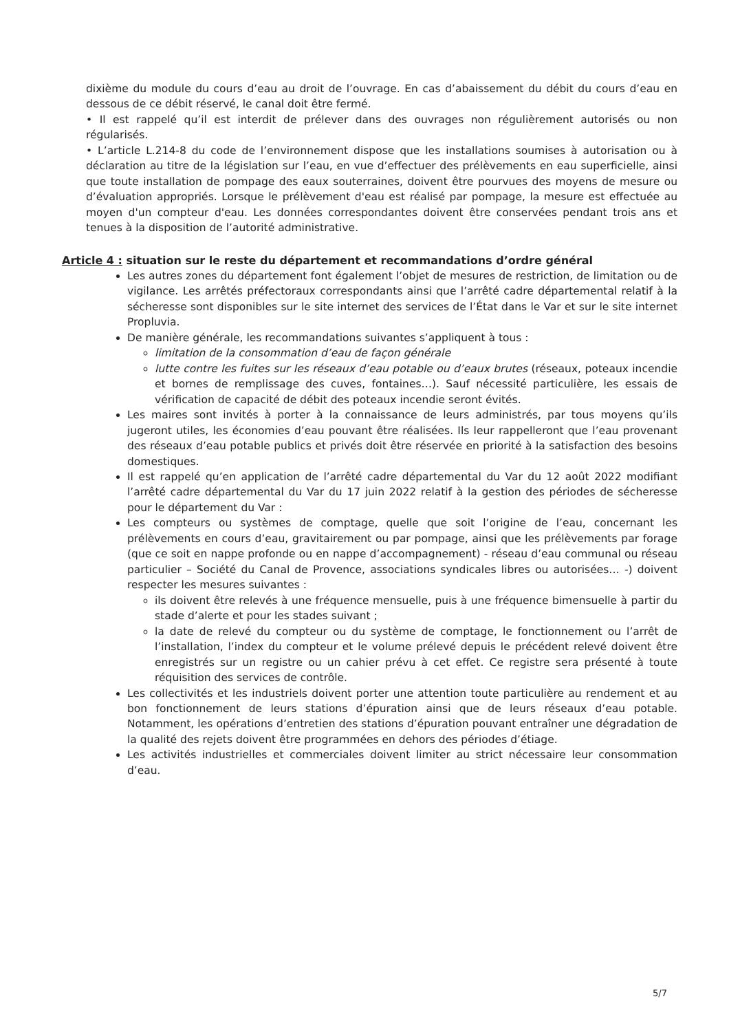dixième du module du cours d’eau au droit de l’ouvrage. En cas d’abaissement du débit du cours d’eau en dessous de ce débit réservé, le canal doit être fermé.
• Il est rappelé qu’il est interdit de prélever dans des ouvrages non régulièrement autorisés ou non régularisés.
• L’article L.214-8 du code de l’environnement dispose que les installations soumises à autorisation ou à déclaration au titre de la législation sur l’eau, en vue d’effectuer des prélèvements en eau superficielle, ainsi que toute installation de pompage des eaux souterraines, doivent être pourvues des moyens de mesure ou d’évaluation appropriés. Lorsque le prélèvement d'eau est réalisé par pompage, la mesure est effectuée au moyen d'un compteur d'eau. Les données correspondantes doivent être conservées pendant trois ans et tenues à la disposition de l’autorité administrative.
Article 4 : situation sur le reste du département et recommandations d’ordre général
Les autres zones du département font également l’objet de mesures de restriction, de limitation ou de vigilance. Les arrêtés préfectoraux correspondants ainsi que l’arrêté cadre départemental relatif à la sécheresse sont disponibles sur le site internet des services de l’État dans le Var et sur le site internet Propluvia.
De manière générale, les recommandations suivantes s’appliquent à tous :
limitation de la consommation d’eau de façon générale
lutte contre les fuites sur les réseaux d’eau potable ou d’eaux brutes (réseaux, poteaux incendie et bornes de remplissage des cuves, fontaines…). Sauf nécessité particulière, les essais de vérification de capacité de débit des poteaux incendie seront évités.
Les maires sont invités à porter à la connaissance de leurs administrés, par tous moyens qu’ils jugeront utiles, les économies d’eau pouvant être réalisées. Ils leur rappelleront que l’eau provenant des réseaux d’eau potable publics et privés doit être réservée en priorité à la satisfaction des besoins domestiques.
Il est rappelé qu’en application de l’arrêté cadre départemental du Var du 12 août 2022 modifiant l’arrêté cadre départemental du Var du 17 juin 2022 relatif à la gestion des périodes de sécheresse pour le département du Var :
Les compteurs ou systèmes de comptage, quelle que soit l’origine de l’eau, concernant les prélèvements en cours d’eau, gravitairement ou par pompage, ainsi que les prélèvements par forage (que ce soit en nappe profonde ou en nappe d’accompagnement) - réseau d’eau communal ou réseau particulier – Société du Canal de Provence, associations syndicales libres ou autorisées… -) doivent respecter les mesures suivantes :
ils doivent être relevés à une fréquence mensuelle, puis à une fréquence bimensuelle à partir du stade d’alerte et pour les stades suivant ;
la date de relevé du compteur ou du système de comptage, le fonctionnement ou l’arrêt de l’installation, l’index du compteur et le volume prélevé depuis le précédent relevé doivent être enregistrés sur un registre ou un cahier prévu à cet effet. Ce registre sera présenté à toute réquisition des services de contrôle.
Les collectivités et les industriels doivent porter une attention toute particulière au rendement et au bon fonctionnement de leurs stations d’épuration ainsi que de leurs réseaux d’eau potable. Notamment, les opérations d’entretien des stations d’épuration pouvant entraîner une dégradation de la qualité des rejets doivent être programmées en dehors des périodes d’étiage.
Les activités industrielles et commerciales doivent limiter au strict nécessaire leur consommation d’eau.
5/7